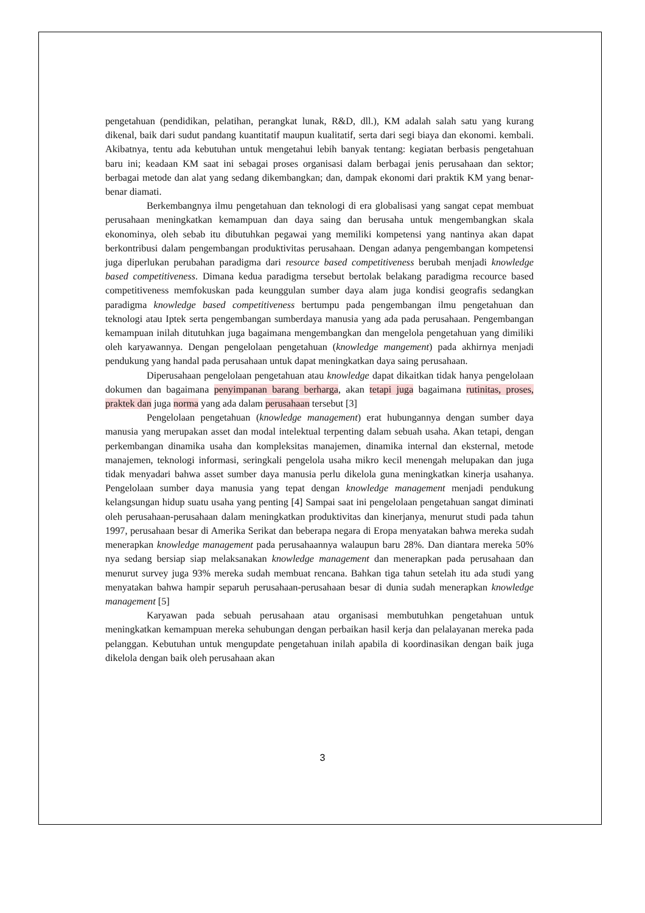pengetahuan (pendidikan, pelatihan, perangkat lunak, R&D, dll.), KM adalah salah satu yang kurang dikenal, baik dari sudut pandang kuantitatif maupun kualitatif, serta dari segi biaya dan ekonomi. kembali. Akibatnya, tentu ada kebutuhan untuk mengetahui lebih banyak tentang: kegiatan berbasis pengetahuan baru ini; keadaan KM saat ini sebagai proses organisasi dalam berbagai jenis perusahaan dan sektor; berbagai metode dan alat yang sedang dikembangkan; dan, dampak ekonomi dari praktik KM yang benar-benar diamati.
Berkembangnya ilmu pengetahuan dan teknologi di era globalisasi yang sangat cepat membuat perusahaan meningkatkan kemampuan dan daya saing dan berusaha untuk mengembangkan skala ekonominya, oleh sebab itu dibutuhkan pegawai yang memiliki kompetensi yang nantinya akan dapat berkontribusi dalam pengembangan produktivitas perusahaan. Dengan adanya pengembangan kompetensi juga diperlukan perubahan paradigma dari resource based competitiveness berubah menjadi knowledge based competitiveness. Dimana kedua paradigma tersebut bertolak belakang paradigma recource based competitiveness memfokuskan pada keunggulan sumber daya alam juga kondisi geografis sedangkan paradigma knowledge based competitiveness bertumpu pada pengembangan ilmu pengetahuan dan teknologi atau Iptek serta pengembangan sumberdaya manusia yang ada pada perusahaan. Pengembangan kemampuan inilah ditutuhkan juga bagaimana mengembangkan dan mengelola pengetahuan yang dimiliki oleh karyawannya. Dengan pengelolaan pengetahuan (knowledge mangement) pada akhirnya menjadi pendukung yang handal pada perusahaan untuk dapat meningkatkan daya saing perusahaan.
Diperusahaan pengelolaan pengetahuan atau knowledge dapat dikaitkan tidak hanya pengelolaan dokumen dan bagaimana penyimpanan barang berharga, akan tetapi juga bagaimana rutinitas, proses, praktek dan juga norma yang ada dalam perusahaan tersebut [3]
Pengelolaan pengetahuan (knowledge management) erat hubungannya dengan sumber daya manusia yang merupakan asset dan modal intelektual terpenting dalam sebuah usaha. Akan tetapi, dengan perkembangan dinamika usaha dan kompleksitas manajemen, dinamika internal dan eksternal, metode manajemen, teknologi informasi, seringkali pengelola usaha mikro kecil menengah melupakan dan juga tidak menyadari bahwa asset sumber daya manusia perlu dikelola guna meningkatkan kinerja usahanya. Pengelolaan sumber daya manusia yang tepat dengan knowledge management menjadi pendukung kelangsungan hidup suatu usaha yang penting [4] Sampai saat ini pengelolaan pengetahuan sangat diminati oleh perusahaan-perusahaan dalam meningkatkan produktivitas dan kinerjanya, menurut studi pada tahun 1997, perusahaan besar di Amerika Serikat dan beberapa negara di Eropa menyatakan bahwa mereka sudah menerapkan knowledge management pada perusahaannya walaupun baru 28%. Dan diantara mereka 50% nya sedang bersiap siap melaksanakan knowledge management dan menerapkan pada perusahaan dan menurut survey juga 93% mereka sudah membuat rencana. Bahkan tiga tahun setelah itu ada studi yang menyatakan bahwa hampir separuh perusahaan-perusahaan besar di dunia sudah menerapkan knowledge management [5]
Karyawan pada sebuah perusahaan atau organisasi membutuhkan pengetahuan untuk meningkatkan kemampuan mereka sehubungan dengan perbaikan hasil kerja dan pelalayanan mereka pada pelanggan. Kebutuhan untuk mengupdate pengetahuan inilah apabila di koordinasikan dengan baik juga dikelola dengan baik oleh perusahaan akan
3